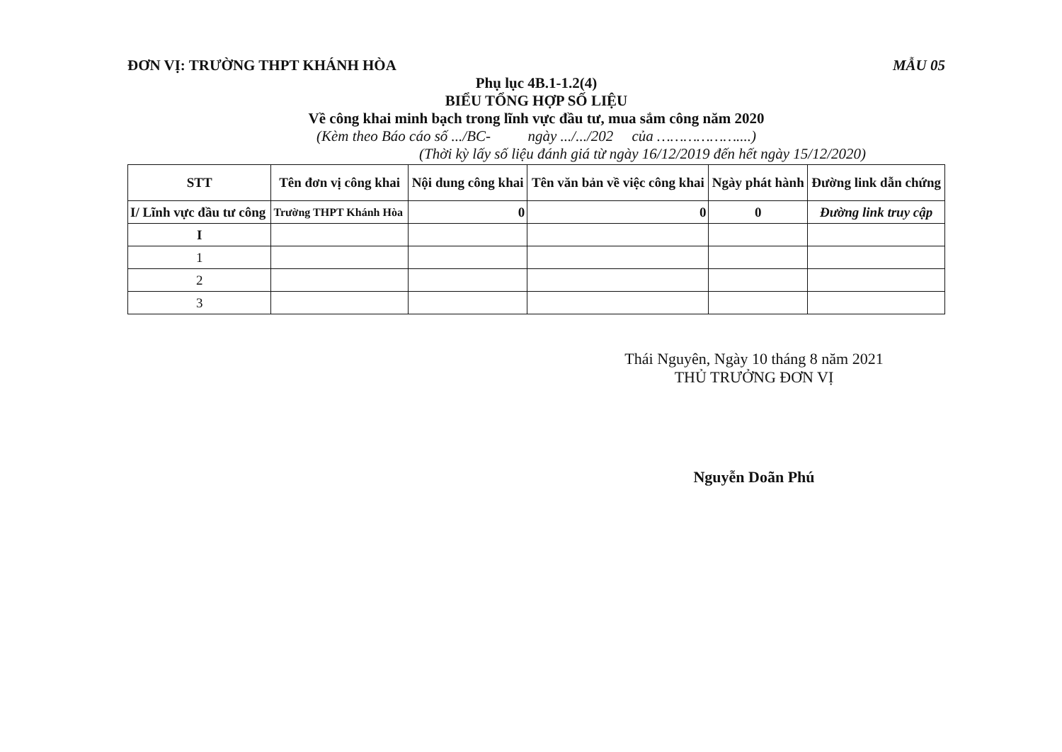ĐƠN VỊ: TRƯỜNG THPT KHÁNH HÒA MẪU 05
Phụ lục 4B.1-1.2(4)
BIỂU TỔNG HỢP SỐ LIỆU
Về công khai minh bạch trong lĩnh vực đầu tư, mua sắm công năm 2020
(Kèm theo Báo cáo số .../BC- ngày .../.../202 của ………………....)
(Thời kỳ lấy số liệu đánh giá từ ngày 16/12/2019 đến hết ngày 15/12/2020)
| STT | Tên đơn vị công khai | Nội dung công khai | Tên văn bản về việc công khai | Ngày phát hành | Đường link dẫn chứng |
| --- | --- | --- | --- | --- | --- |
| I/ Lĩnh vực đầu tư công | Trường THPT Khánh Hòa | 0 | 0 | 0 | Đường link truy cập |
| I | | | | | |
| 1 | | | | | |
| 2 | | | | | |
| 3 | | | | | |
Thái Nguyên, Ngày 10 tháng 8 năm 2021
THỦ TRƯỞNG ĐƠN VỊ
Nguyễn Doãn Phú